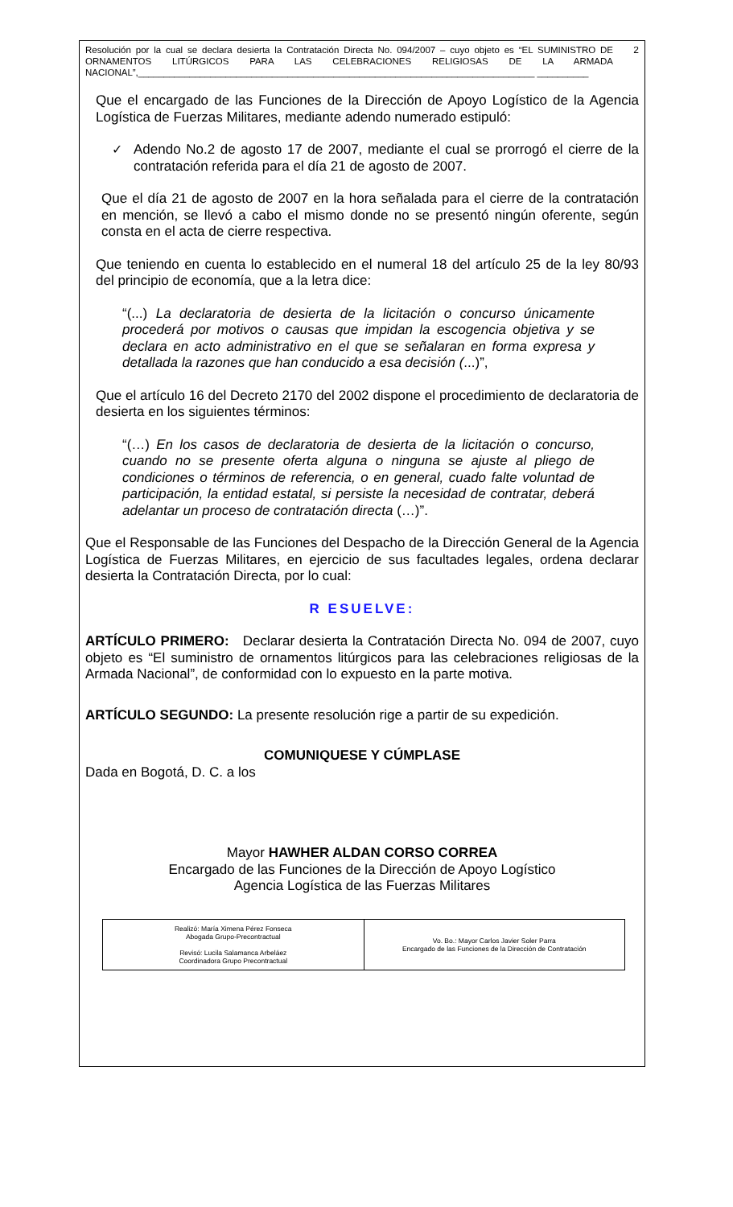Resolución por la cual se declara desierta la Contratación Directa No. 094/2007 – cuyo objeto es “EL SUMINISTRO DE ORNAMENTOS LITÚRGICOS PARA LAS CELEBRACIONES RELIGIOSAS DE LA ARMADA NACIONAL”,_____________________________________________________________________________ __________
2
Que el encargado de las Funciones de la Dirección de Apoyo Logístico de la Agencia Logística de Fuerzas Militares, mediante adendo numerado estipuló:
✓
Adendo No.2 de agosto 17 de 2007, mediante el cual se prorrogó el cierre de la contratación referida para el día 21 de agosto de 2007.
Que el día 21 de agosto de 2007 en la hora señalada para el cierre de la contratación en mención, se llevó a cabo el mismo donde no se presentó ningún oferente, según consta en el acta de cierre respectiva.
Que teniendo en cuenta lo establecido en el numeral 18 del artículo 25 de la ley 80/93 del principio de economía, que a la letra dice:
“(...) La declaratoria de desierta de la licitación o concurso únicamente procederá por motivos o causas que impidan la escogencia objetiva y se declara en acto administrativo en el que se señalaran en forma expresa y detallada la razones que han conducido a esa decisión (...)”,
Que el artículo 16 del Decreto 2170 del 2002 dispone el procedimiento de declaratoria de desierta en los siguientes términos:
“(…) En los casos de declaratoria de desierta de la licitación o concurso, cuando no se presente oferta alguna o ninguna se ajuste al pliego de condiciones o términos de referencia, o en general, cuado falte voluntad de participación, la entidad estatal, si persiste la necesidad de contratar, deberá adelantar un proceso de contratación directa (…)”.
Que el Responsable de las Funciones del Despacho de la Dirección General de la Agencia Logística de Fuerzas Militares, en ejercicio de sus facultades legales, ordena declarar desierta la Contratación Directa, por lo cual:
R ESUELVE:
ARTÍCULO PRIMERO: Declarar desierta la Contratación Directa No. 094 de 2007, cuyo objeto es “El suministro de ornamentos litúrgicos para las celebraciones religiosas de la Armada Nacional”, de conformidad con lo expuesto en la parte motiva.
ARTÍCULO SEGUNDO: La presente resolución rige a partir de su expedición.
COMUNIQUESE Y CÚMPLASE
Dada en Bogotá, D. C. a los
Mayor HAWHER ALDAN CORSO CORREA
Encargado de las Funciones de la Dirección de Apoyo Logístico
Agencia Logística de las Fuerzas Militares
| Realizó: María Ximena Pérez Fonseca Abogada Grupo-Precontractual Revisó: Lucila Salamanca Arbeláez Coordinadora Grupo Precontractual | Vo. Bo.: Mayor Carlos Javier Soler Parra Encargado de las Funciones de la Dirección de Contratación |